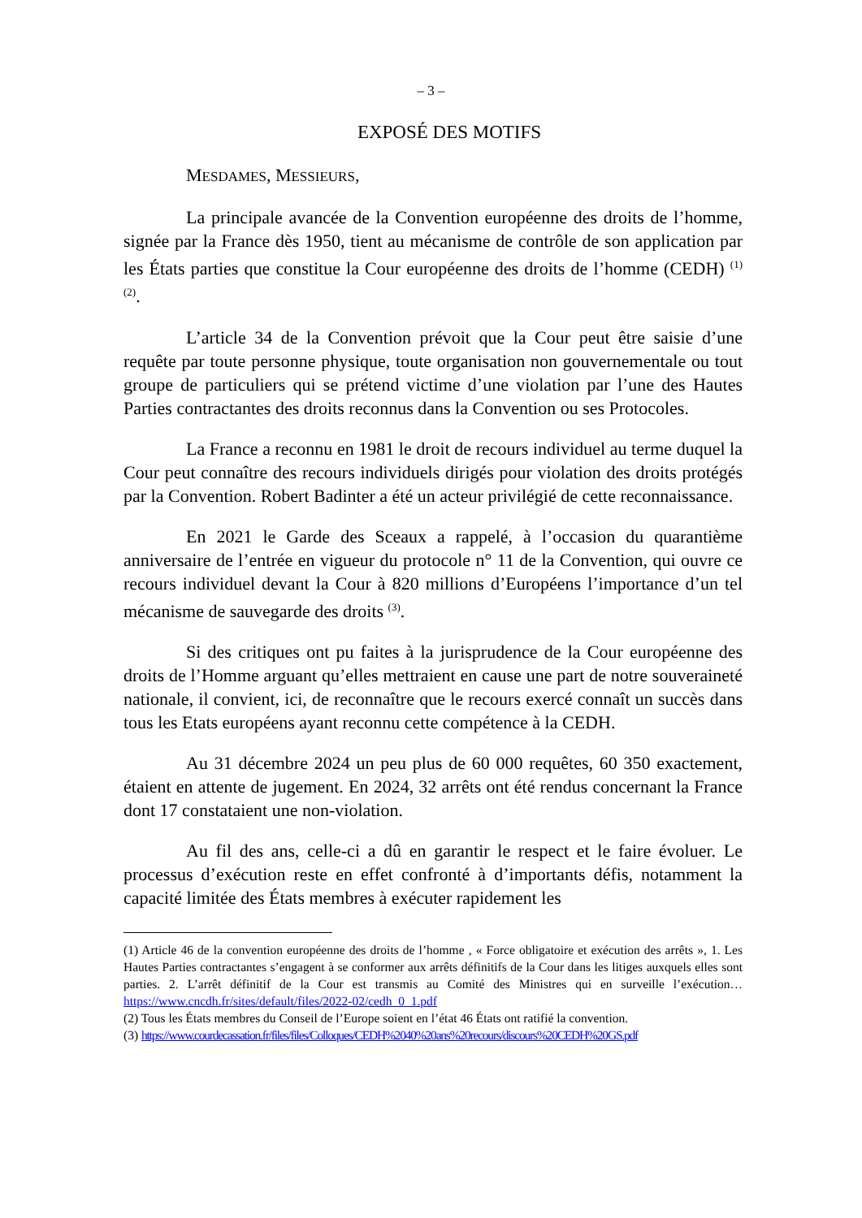– 3 –
EXPOSÉ DES MOTIFS
MESDAMES, MESSIEURS,
La principale avancée de la Convention européenne des droits de l’homme, signée par la France dès 1950, tient au mécanisme de contrôle de son application par les États parties que constitue la Cour européenne des droits de l’homme (CEDH) <sup>(1)</sup> <sup>(2)</sup>.
L’article 34 de la Convention prévoit que la Cour peut être saisie d’une requête par toute personne physique, toute organisation non gouvernementale ou tout groupe de particuliers qui se prétend victime d’une violation par l’une des Hautes Parties contractantes des droits reconnus dans la Convention ou ses Protocoles.
La France a reconnu en 1981 le droit de recours individuel au terme duquel la Cour peut connaître des recours individuels dirigés pour violation des droits protégés par la Convention. Robert Badinter a été un acteur privilégié de cette reconnaissance.
En 2021 le Garde des Sceaux a rappelé, à l’occasion du quarantième anniversaire de l’entrée en vigueur du protocole n° 11 de la Convention, qui ouvre ce recours individuel devant la Cour à 820 millions d’Européens l’importance d’un tel mécanisme de sauvegarde des droits <sup>(3)</sup>.
Si des critiques ont pu faites à la jurisprudence de la Cour européenne des droits de l’Homme arguant qu’elles mettraient en cause une part de notre souveraineté nationale, il convient, ici, de reconnaître que le recours exercé connaît un succès dans tous les Etats européens ayant reconnu cette compétence à la CEDH.
Au 31 décembre 2024 un peu plus de 60 000 requêtes, 60 350 exactement, étaient en attente de jugement. En 2024, 32 arrêts ont été rendus concernant la France dont 17 constataient une non-violation.
Au fil des ans, celle-ci a dû en garantir le respect et le faire évoluer. Le processus d’exécution reste en effet confronté à d’importants défis, notamment la capacité limitée des États membres à exécuter rapidement les
(1) Article 46 de la convention européenne des droits de l’homme , « Force obligatoire et exécution des arrêts », 1. Les Hautes Parties contractantes s’engagent à se conformer aux arrêts définitifs de la Cour dans les litiges auxquels elles sont parties. 2. L’arrêt définitif de la Cour est transmis au Comité des Ministres qui en surveille l’exécution… https://www.cncdh.fr/sites/default/files/2022-02/cedh_0_1.pdf
(2) Tous les États membres du Conseil de l’Europe soient en l’état 46 États ont ratifié la convention.
(3) https://www.courdecassation.fr/files/files/Colloques/CEDH%2040%20ans%20recours/discours%20CEDH%20GS.pdf